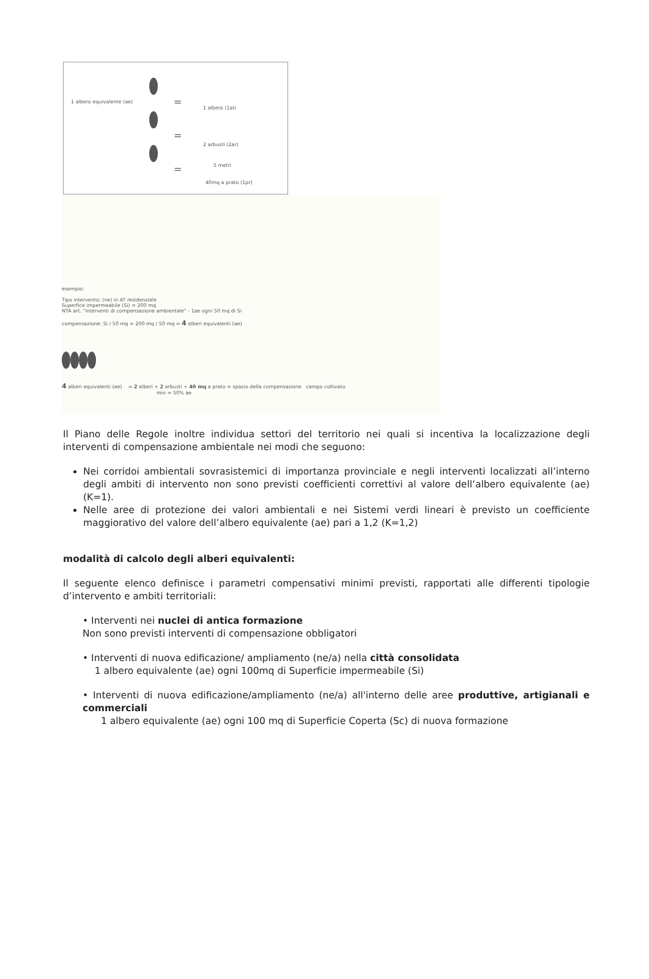1 albero equivalente (ae) =
=
=
1 albero (1al)
2 arbusti (2ar)
5 metri
40mq a prato (1pr)
esempio:
Tipo intervento: (ne) in AT residenziale
Superfice impermeabile (Si) = 200 mq
NTA art. "interventi di compensazione ambientale" - 1ae ogni 50 mq di Si
compensazione: Si / 50 mq = 200 mq / 50 mq = 4 alberi equivalenti (ae)
4 alberi equivalenti (ae) = 2 alberi + 2 arbusti + 40 mq a prato = spazio della compensazione campo coltivato
min = 50% ae
Il Piano delle Regole inoltre individua settori del territorio nei quali si incentiva la localizzazione degli interventi di compensazione ambientale nei modi che seguono:
Nei corridoi ambientali sovrasistemici di importanza provinciale e negli interventi localizzati all’interno degli ambiti di intervento non sono previsti coefficienti correttivi al valore dell’albero equivalente (ae) (K=1).
Nelle aree di protezione dei valori ambientali e nei Sistemi verdi lineari è previsto un coefficiente maggiorativo del valore dell’albero equivalente (ae) pari a 1,2 (K=1,2)
modalità di calcolo degli alberi equivalenti:
Il seguente elenco definisce i parametri compensativi minimi previsti, rapportati alle differenti tipologie d’intervento e ambiti territoriali:
• Interventi nei nuclei di antica formazione
Non sono previsti interventi di compensazione obbligatori
• Interventi di nuova edificazione/ ampliamento (ne/a) nella città consolidata
1 albero equivalente (ae) ogni 100mq di Superficie impermeabile (Si)
• Interventi di nuova edificazione/ampliamento (ne/a) all'interno delle aree produttive, artigianali e commerciali
1 albero equivalente (ae) ogni 100 mq di Superficie Coperta (Sc) di nuova formazione